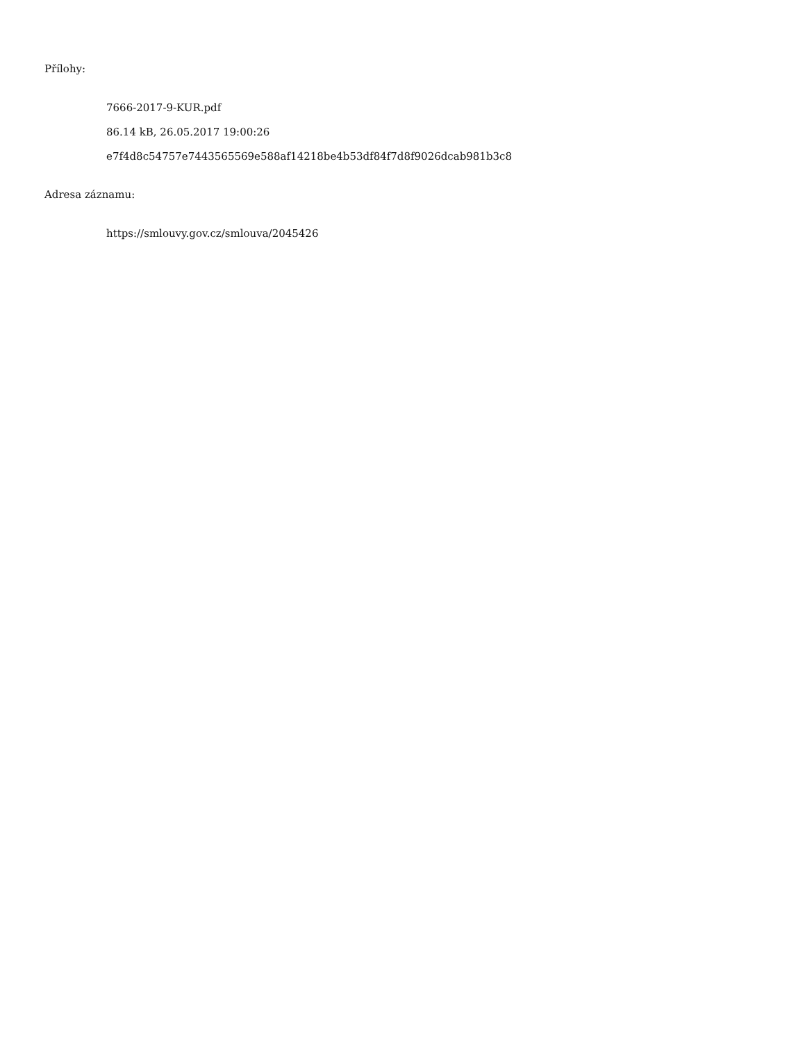Přílohy:
7666-2017-9-KUR.pdf
86.14 kB, 26.05.2017 19:00:26
e7f4d8c54757e7443565569e588af14218be4b53df84f7d8f9026dcab981b3c8
Adresa záznamu:
https://smlouvy.gov.cz/smlouva/2045426